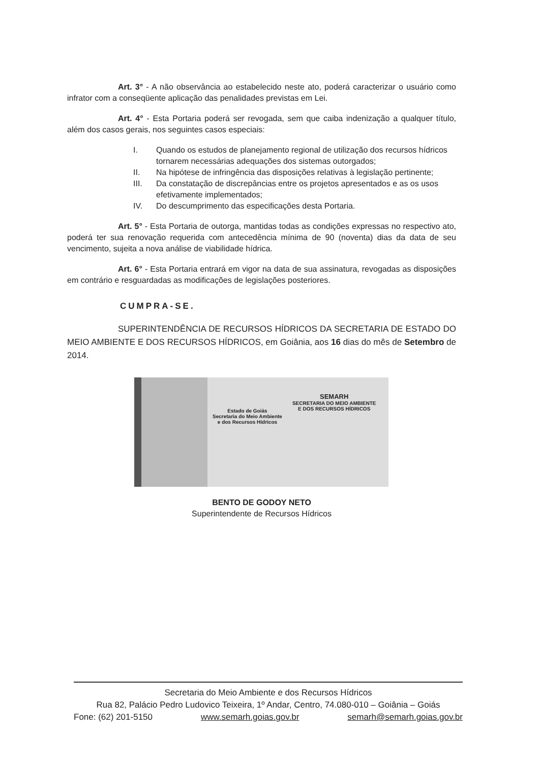Art. 3° - A não observância ao estabelecido neste ato, poderá caracterizar o usuário como infrator com a conseqüente aplicação das penalidades previstas em Lei.
Art. 4° - Esta Portaria poderá ser revogada, sem que caiba indenização a qualquer título, além dos casos gerais, nos seguintes casos especiais:
I. Quando os estudos de planejamento regional de utilização dos recursos hídricos tornarem necessárias adequações dos sistemas outorgados;
II. Na hipótese de infringência das disposições relativas à legislação pertinente;
III. Da constatação de discrepâncias entre os projetos apresentados e as os usos efetivamente implementados;
IV. Do descumprimento das especificações desta Portaria.
Art. 5° - Esta Portaria de outorga, mantidas todas as condições expressas no respectivo ato, poderá ter sua renovação requerida com antecedência mínima de 90 (noventa) dias da data de seu vencimento, sujeita a nova análise de viabilidade hídrica.
Art. 6° - Esta Portaria entrará em vigor na data de sua assinatura, revogadas as disposições em contrário e resguardadas as modificações de legislações posteriores.
CUMPRA-SE.
SUPERINTENDÊNCIA DE RECURSOS HÍDRICOS DA SECRETARIA DE ESTADO DO MEIO AMBIENTE E DOS RECURSOS HÍDRICOS, em Goiânia, aos 16 dias do mês de Setembro de 2014.
Estado de Goiás
Secretaria do Meio Ambiente
e dos Recursos Hídricos
SEMARH
SECRETARIA DO MEIO AMBIENTE
E DOS RECURSOS HÍDRICOS
BENTO DE GODOY NETO
Superintendente de Recursos Hídricos
Secretaria do Meio Ambiente e dos Recursos Hídricos
Rua 82, Palácio Pedro Ludovico Teixeira, 1º Andar, Centro, 74.080-010 – Goiânia – Goiás
Fone: (62) 201-5150 www.semarh.goias.gov.br semarh@semarh.goias.gov.br